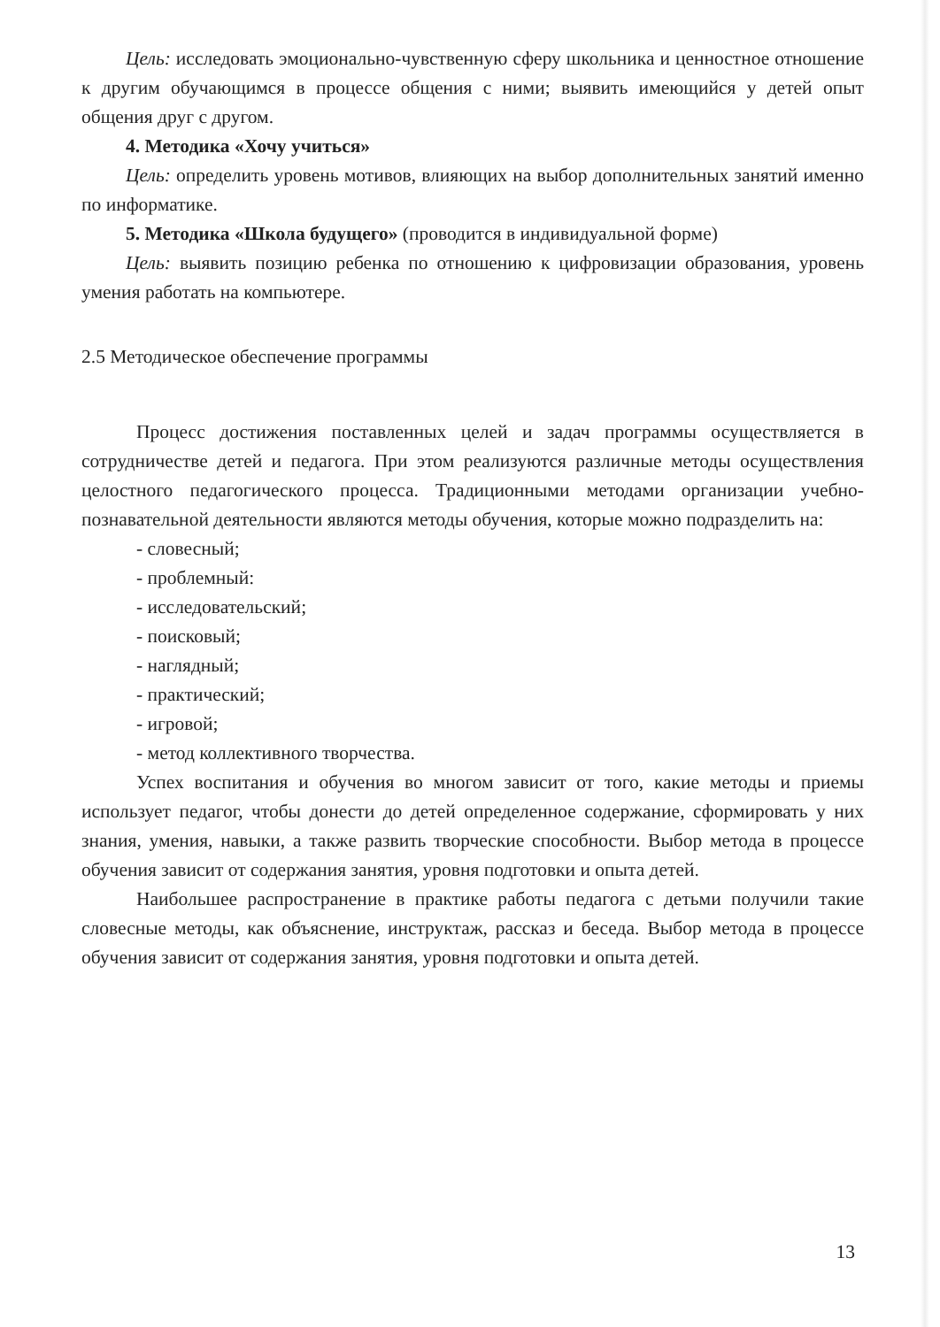Цель: исследовать эмоционально-чувственную сферу школьника и ценностное отношение к другим обучающимся в процессе общения с ними; выявить имеющийся у детей опыт общения друг с другом.
4. Методика «Хочу учиться»
Цель: определить уровень мотивов, влияющих на выбор дополнительных занятий именно по информатике.
5. Методика «Школа будущего» (проводится в индивидуальной форме)
Цель: выявить позицию ребенка по отношению к цифровизации образования, уровень умения работать на компьютере.
2.5 Методическое обеспечение программы
Процесс достижения поставленных целей и задач программы осуществляется в сотрудничестве детей и педагога. При этом реализуются различные методы осуществления целостного педагогического процесса. Традиционными методами организации учебно-познавательной деятельности являются методы обучения, которые можно подразделить на:
- словесный;
- проблемный:
- исследовательский;
- поисковый;
- наглядный;
- практический;
- игровой;
- метод коллективного творчества.
Успех воспитания и обучения во многом зависит от того, какие методы и приемы использует педагог, чтобы донести до детей определенное содержание, сформировать у них знания, умения, навыки, а также развить творческие способности. Выбор метода в процессе обучения зависит от содержания занятия, уровня подготовки и опыта детей.
Наибольшее распространение в практике работы педагога с детьми получили такие словесные методы, как объяснение, инструктаж, рассказ и беседа. Выбор метода в процессе обучения зависит от содержания занятия, уровня подготовки и опыта детей.
13